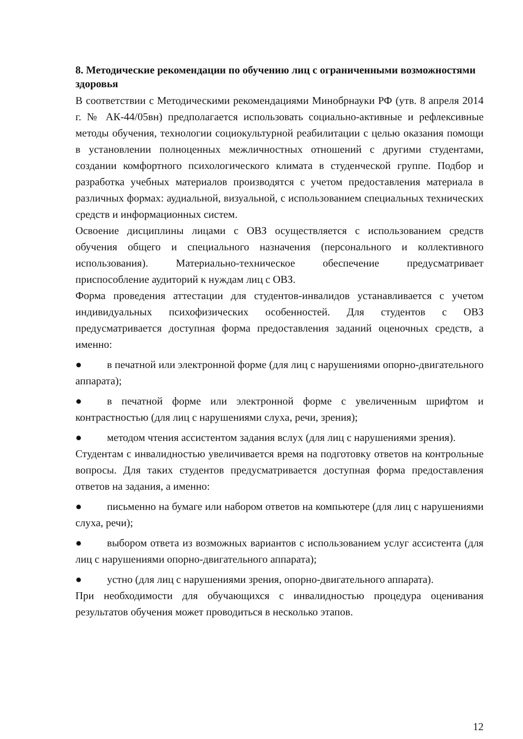8. Методические рекомендации по обучению лиц с ограниченными возможностями здоровья
В соответствии с Методическими рекомендациями Минобрнауки РФ (утв. 8 апреля 2014 г. № АК-44/05вн) предполагается использовать социально-активные и рефлексивные методы обучения, технологии социокультурной реабилитации с целью оказания помощи в установлении полноценных межличностных отношений с другими студентами, создании комфортного психологического климата в студенческой группе. Подбор и разработка учебных материалов производятся с учетом предоставления материала в различных формах: аудиальной, визуальной, с использованием специальных технических средств и информационных систем.
Освоение дисциплины лицами с ОВЗ осуществляется с использованием средств обучения общего и специального назначения (персонального и коллективного использования). Материально-техническое обеспечение предусматривает приспособление аудиторий к нуждам лиц с ОВЗ.
Форма проведения аттестации для студентов-инвалидов устанавливается с учетом индивидуальных психофизических особенностей. Для студентов с ОВЗ предусматривается доступная форма предоставления заданий оценочных средств, а именно:
● в печатной или электронной форме (для лиц с нарушениями опорно-двигательного аппарата);
● в печатной форме или электронной форме с увеличенным шрифтом и контрастностью (для лиц с нарушениями слуха, речи, зрения);
● методом чтения ассистентом задания вслух (для лиц с нарушениями зрения).
Студентам с инвалидностью увеличивается время на подготовку ответов на контрольные вопросы. Для таких студентов предусматривается доступная форма предоставления ответов на задания, а именно:
● письменно на бумаге или набором ответов на компьютере (для лиц с нарушениями слуха, речи);
● выбором ответа из возможных вариантов с использованием услуг ассистента (для лиц с нарушениями опорно-двигательного аппарата);
● устно (для лиц с нарушениями зрения, опорно-двигательного аппарата).
При необходимости для обучающихся с инвалидностью процедура оценивания результатов обучения может проводиться в несколько этапов.
12